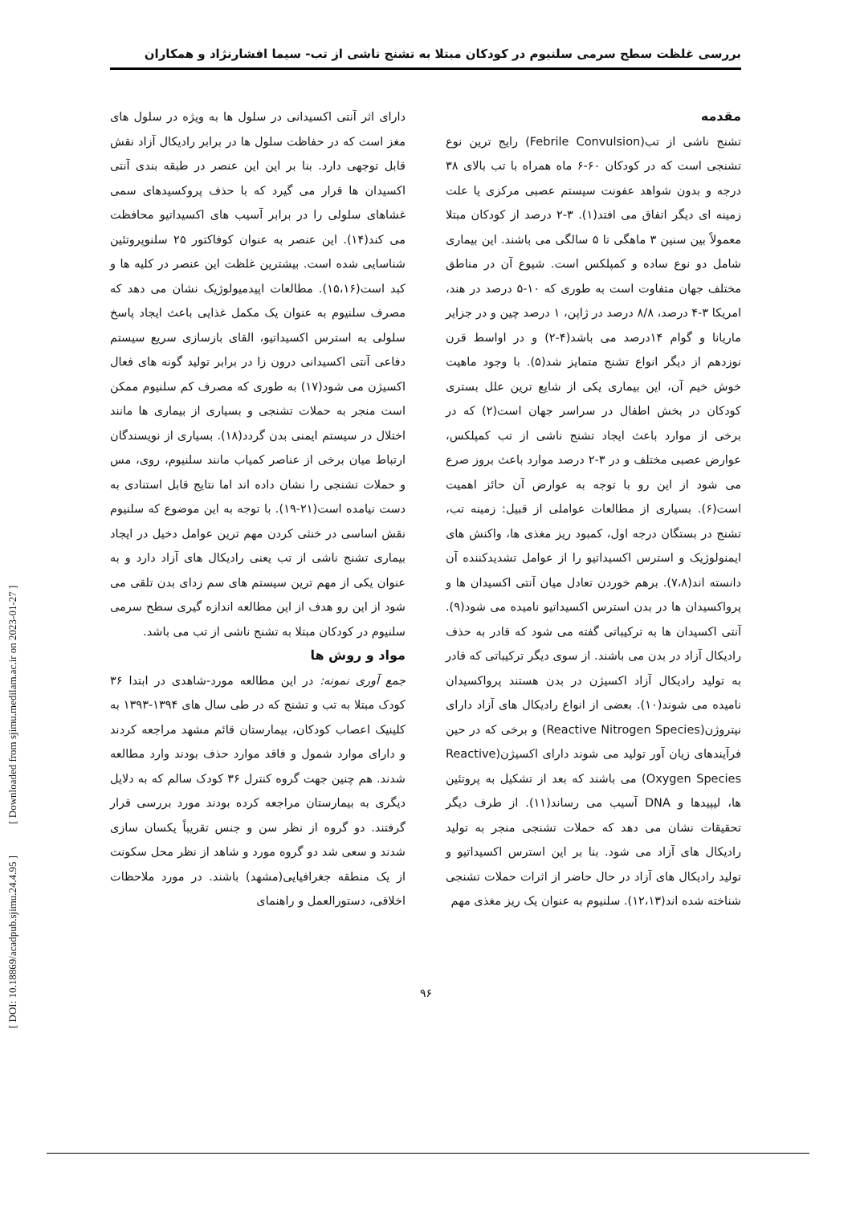بررسی غلظت سطح سرمی سلنیوم در کودکان مبتلا به تشنج ناشی از تب- سیما افشارنژاد و همکاران
[ DOI: 10.18869/acadpub.sjimu.24.4.95 ] [ Downloaded from sjimu.medilam.ac.ir on 2023-01-27 ]
مقدمه
تشنج ناشی از تب(Febrile Convulsion) رایج ترین نوع تشنجی است که در کودکان ۶۰-۶ ماه همراه با تب بالای ۳۸ درجه و بدون شواهد عفونت سیستم عصبی مرکزی یا علت زمینه ای دیگر اتفاق می افتد(۱). ۳-۲ درصد از کودکان مبتلا معمولاً بین سنین ۳ ماهگی تا ۵ سالگی می باشند. این بیماری شامل دو نوع ساده و کمپلکس است. شیوع آن در مناطق مختلف جهان متفاوت است به طوری که ۱۰-۵ درصد در هند، امریکا ۳-۴ درصد، ۸/۸ درصد در ژاپن، ۱ درصد چین و در جزایر ماریانا و گوام ۱۴درصد می باشد(۴-۲) و در اواسط قرن نوزدهم از دیگر انواع تشنج متمایز شد(۵). با وجود ماهیت خوش خیم آن، این بیماری یکی از شایع ترین علل بستری کودکان در بخش اطفال در سراسر جهان است(۲) که در برخی از موارد باعث ایجاد تشنج ناشی از تب کمپلکس، عوارض عصبی مختلف و در ۳-۲ درصد موارد باعث بروز صرع می شود از این رو با توجه به عوارض آن حائز اهمیت است(۶). بسیاری از مطالعات عواملی از قبیل: زمینه تب، تشنج در بستگان درجه اول، کمبود ریز مغذی ها، واکنش های ایمنولوژیک و استرس اکسیداتیو را از عوامل تشدیدکننده آن دانسته اند(۷،۸). برهم خوردن تعادل میان آنتی اکسیدان ها و پرواکسیدان ها در بدن استرس اکسیداتیو نامیده می شود(۹). آنتی اکسیدان ها به ترکیباتی گفته می شود که قادر به حذف رادیکال آزاد در بدن می باشند. از سوی دیگر ترکیباتی که قادر به تولید رادیکال آزاد اکسیژن در بدن هستند پرواکسیدان نامیده می شوند(۱۰). بعضی از انواع رادیکال های آزاد دارای نیتروژن(Reactive Nitrogen Species) و برخی که در حین فرآیندهای زیان آور تولید می شوند دارای اکسیژن(Reactive Oxygen Species) می باشند که بعد از تشکیل به پروتئین ها، لیپیدها و DNA آسیب می رساند(۱۱). از طرف دیگر تحقیقات نشان می دهد که حملات تشنجی منجر به تولید رادیکال های آزاد می شود. بنا بر این استرس اکسیداتیو و تولید رادیکال های آزاد در حال حاضر از اثرات حملات تشنجی شناخته شده اند(۱۲،۱۳). سلنیوم به عنوان یک ریز مغذی مهم
دارای اثر آنتی اکسیدانی در سلول ها به ویژه در سلول های مغز است که در حفاظت سلول ها در برابر رادیکال آزاد نقش قابل توجهی دارد. بنا بر این این عنصر در طبقه بندی آنتی اکسیدان ها قرار می گیرد که با حذف پروکسیدهای سمی غشاهای سلولی را در برابر آسیب های اکسیداتیو محافظت می کند(۱۴). این عنصر به عنوان کوفاکتور ۲۵ سلنوپروتئین شناسایی شده است. بیشترین غلظت این عنصر در کلیه ها و کبد است(۱۵،۱۶). مطالعات اپیدمیولوژیک نشان می دهد که مصرف سلنیوم به عنوان یک مکمل غذایی باعث ایجاد پاسخ سلولی به استرس اکسیداتیو، القای بازسازی سریع سیستم دفاعی آنتی اکسیدانی درون زا در برابر تولید گونه های فعال اکسیژن می شود(۱۷) به طوری که مصرف کم سلنیوم ممکن است منجر به حملات تشنجی و بسیاری از بیماری ها مانند اختلال در سیستم ایمنی بدن گردد(۱۸). بسیاری از نویسندگان ارتباط میان برخی از عناصر کمیاب مانند سلنیوم، روی، مس و حملات تشنجی را نشان داده اند اما نتایج قابل استنادی به دست نیامده است(۲۱-۱۹). با توجه به این موضوع که سلنیوم نقش اساسی در خنثی کردن مهم ترین عوامل دخیل در ایجاد بیماری تشنج ناشی از تب یعنی رادیکال های آزاد دارد و به عنوان یکی از مهم ترین سیستم های سم زدای بدن تلقی می شود از این رو هدف از این مطالعه اندازه گیری سطح سرمی سلنیوم در کودکان مبتلا به تشنج ناشی از تب می باشد.
مواد و روش ها
جمع آوری نمونه: در این مطالعه مورد-شاهدی در ابتدا ۳۶ کودک مبتلا به تب و تشنج که در طی سال های ۱۳۹۴-۱۳۹۳ به کلینیک اعصاب کودکان، بیمارستان قائم مشهد مراجعه کردند و دارای موارد شمول و فاقد موارد حذف بودند وارد مطالعه شدند. هم چنین جهت گروه کنترل ۳۶ کودک سالم که به دلایل دیگری به بیمارستان مراجعه کرده بودند مورد بررسی قرار گرفتند. دو گروه از نظر سن و جنس تقریباً یکسان سازی شدند و سعی شد دو گروه مورد و شاهد از نظر محل سکونت از یک منطقه جغرافیایی(مشهد) باشند. در مورد ملاحظات اخلاقی، دستورالعمل و راهنمای
۹۶